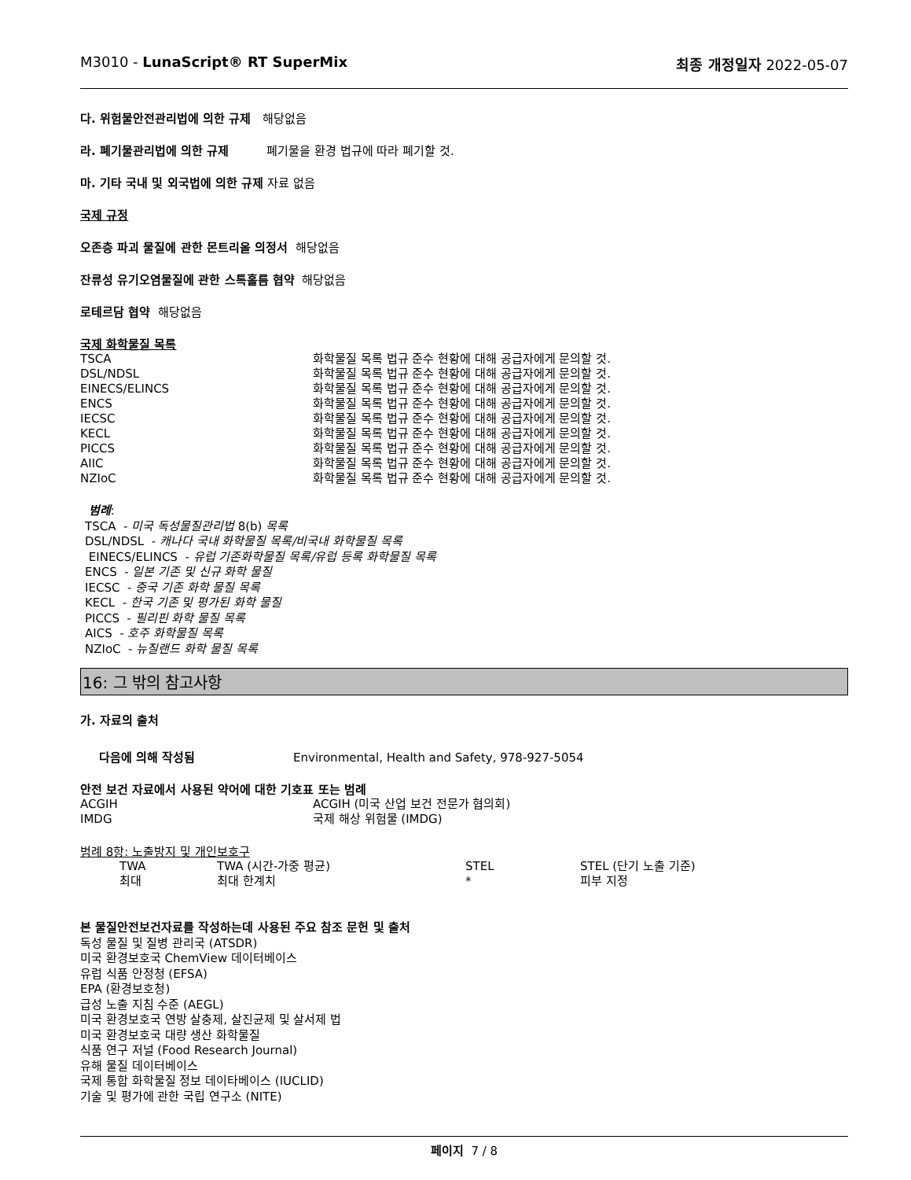M3010 - LunaScript® RT SuperMix 최종 개정일자 2022-05-07
다. 위험물안전관리법에 의한 규제 해당없음
라. 폐기물관리법에 의한 규제 폐기물을 환경 법규에 따라 폐기할 것.
마. 기타 국내 및 외국법에 의한 규제 자료 없음
국제 규정
오존층 파괴 물질에 관한 몬트리올 의정서 해당없음
잔류성 유기오염물질에 관한 스톡홀름 협약 해당없음
로테르담 협약 해당없음
국제 화학물질 목록
| TSCA | 화학물질 목록 법규 준수 현황에 대해 공급자에게 문의할 것. |
| DSL/NDSL | 화학물질 목록 법규 준수 현황에 대해 공급자에게 문의할 것. |
| EINECS/ELINCS | 화학물질 목록 법규 준수 현황에 대해 공급자에게 문의할 것. |
| ENCS | 화학물질 목록 법규 준수 현황에 대해 공급자에게 문의할 것. |
| IECSC | 화학물질 목록 법규 준수 현황에 대해 공급자에게 문의할 것. |
| KECL | 화학물질 목록 법규 준수 현황에 대해 공급자에게 문의할 것. |
| PICCS | 화학물질 목록 법규 준수 현황에 대해 공급자에게 문의할 것. |
| AIIC | 화학물질 목록 법규 준수 현황에 대해 공급자에게 문의할 것. |
| NZIoC | 화학물질 목록 법규 준수 현황에 대해 공급자에게 문의할 것. |
범례:
TSCA - 미국 독성물질관리법 8(b) 목록
DSL/NDSL - 캐나다 국내 화학물질 목록/비국내 화학물질 목록
EINECS/ELINCS - 유럽 기존화학물질 목록/유럽 등록 화학물질 목록
ENCS - 일본 기존 및 신규 화학 물질
IECSC - 중국 기존 화학 물질 목록
KECL - 한국 기존 및 평가된 화학 물질
PICCS - 필리핀 화학 물질 목록
AICS - 호주 화학물질 목록
NZIoC - 뉴질랜드 화학 물질 목록
16: 그 밖의 참고사항
가. 자료의 출처
다음에 의해 작성됨 Environmental, Health and Safety, 978-927-5054
안전 보건 자료에서 사용된 약어에 대한 기호표 또는 범례
| ACGIH | ACGIH (미국 산업 보건 전문가 협의회) |
| IMDG | 국제 해상 위험물 (IMDG) |
범례 8항: 노출방지 및 개인보호구
| TWA | TWA (시간-가중 평균) | STEL | STEL (단기 노출 기준) |
| 최대 | 최대 한계치 | * | 피부 지정 |
본 물질안전보건자료를 작성하는데 사용된 주요 참조 문헌 및 출처
독성 물질 및 질병 관리국 (ATSDR)
미국 환경보호국 ChemView 데이터베이스
유럽 식품 안정청 (EFSA)
EPA (환경보호청)
급성 노출 지침 수준 (AEGL)
미국 환경보호국 연방 살충제, 살진균제 및 살서제 법
미국 환경보호국 대량 생산 화학물질
식품 연구 저널 (Food Research Journal)
유해 물질 데이터베이스
국제 통합 화학물질 정보 데이타베이스 (IUCLID)
기술 및 평가에 관한 국립 연구소 (NITE)
페이지 7 / 8